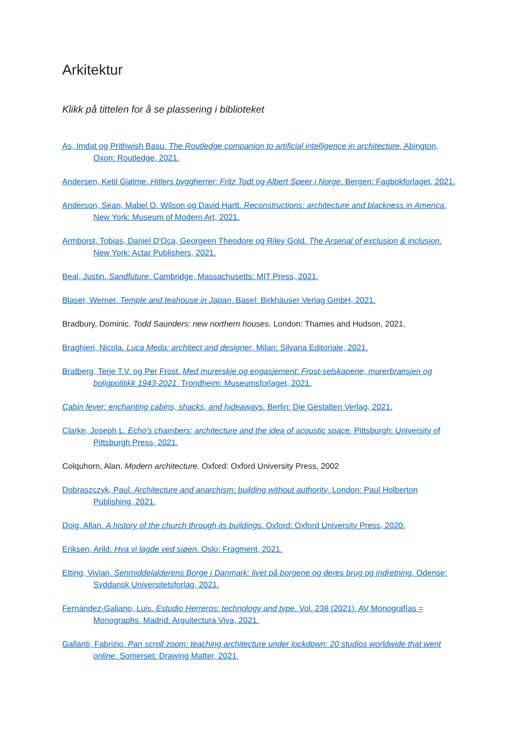Arkitektur
Klikk på tittelen for å se plassering i biblioteket
As, Imdat og Prithwish Basu. The Routledge companion to artificial intelligence in architecture. Abington, Oxon: Routledge, 2021.
Andersen, Ketil Gjølme. Hitlers byggherrer: Fritz Todt og Albert Speer i Norge. Bergen: Fagbokforlaget, 2021.
Anderson, Sean, Mabel O. Wilson og David Hartt. Reconstructions: architecture and blackness in America. New York: Museum of Modern Art, 2021.
Armborst, Tobias, Daniel D'Oca, Georgeen Theodore og Riley Gold. The Arsenal of exclusion & inclusion. New York: Actar Publishers, 2021.
Beal, Justin. Sandfuture. Cambridge, Massachusetts: MIT Press, 2021.
Blaser, Werner. Temple and teahouse in Japan. Basel: Birkhäuser Verlag GmbH, 2021.
Bradbury, Dominic. Todd Saunders: new northern houses. London: Thames and Hudson, 2021.
Braghieri, Nicola. Luca Meda: architect and designer. Milan: Silvana Editoriale, 2021.
Bratberg, Terje T.V. og Per Frost. Med murerskje og engasjement: Frost-selskapene, murerbransjen og boligpolitikk 1943-2021. Trondheim: Museumsforlaget, 2021.
Cabin fever: enchanting cabins, shacks, and hideaways. Berlin: Die Gestalten Verlag, 2021.
Clarke, Joseph L. Echo's chambers: architecture and the idea of acoustic space. Pittsburgh: University of Pittsburgh Press, 2021.
Colquhorn, Alan. Modern architecture. Oxford: Oxford University Press, 2002
Dobraszczyk, Paul. Architecture and anarchism: building without authority. London: Paul Holberton Publishing, 2021.
Doig, Allan. A history of the church through its buildings. Oxford: Oxford University Press, 2020.
Eriksen, Arild. Hva vi lagde ved sjøen. Oslo: Fragment, 2021.
Etting, Vivian. Senmiddelalderens Borge i Danmark: livet på borgene og deres brug og indretning. Odense: Syddansk Universitetsforlag, 2021.
Fernández-Galiano, Luis. Estudio Herreros: technology and type. Vol. 238 (2021). AV Monografías = Monographs. Madrid: Arquitectura Viva, 2021.
Gallanti, Fabrizio. Pan scroll zoom: teaching architecture under lockdown: 20 studios worldwide that went online. Somerset: Drawing Matter, 2021.